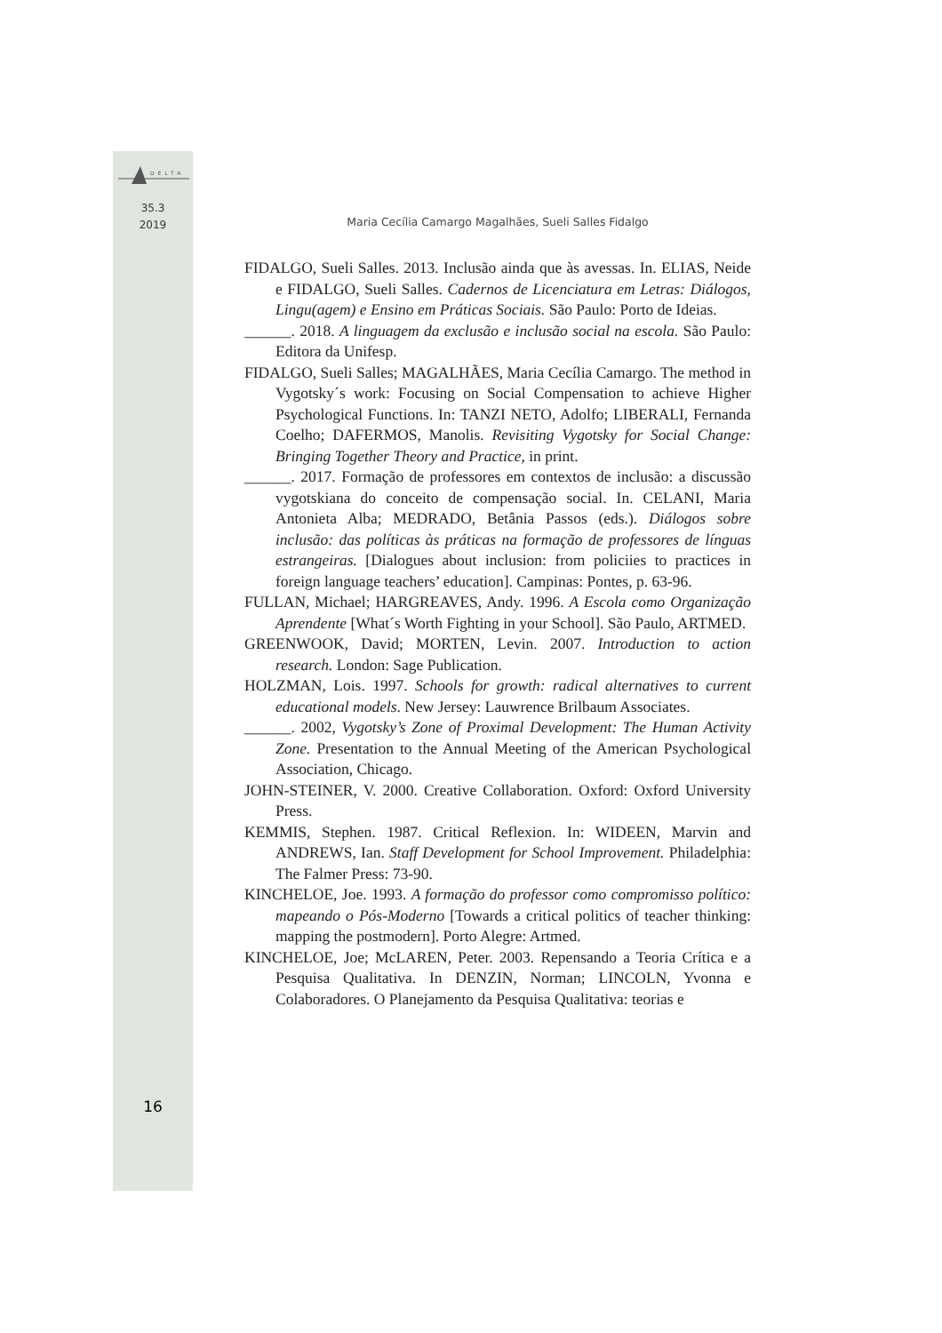DELTA
35.3
2019
Maria Cecília Camargo Magalhães, Sueli Salles Fidalgo
FIDALGO, Sueli Salles. 2013. Inclusão ainda que às avessas. In. ELIAS, Neide e FIDALGO, Sueli Salles. Cadernos de Licenciatura em Letras: Diálogos, Lingu(agem) e Ensino em Práticas Sociais. São Paulo: Porto de Ideias.
______. 2018. A linguagem da exclusão e inclusão social na escola. São Paulo: Editora da Unifesp.
FIDALGO, Sueli Salles; MAGALHÃES, Maria Cecília Camargo. The method in Vygotsky´s work: Focusing on Social Compensation to achieve Higher Psychological Functions. In: TANZI NETO, Adolfo; LIBERALI, Fernanda Coelho; DAFERMOS, Manolis. Revisiting Vygotsky for Social Change: Bringing Together Theory and Practice, in print.
______. 2017. Formação de professores em contextos de inclusão: a discussão vygotskiana do conceito de compensação social. In. CELANI, Maria Antonieta Alba; MEDRADO, Betânia Passos (eds.). Diálogos sobre inclusão: das políticas às práticas na formação de professores de línguas estrangeiras. [Dialogues about inclusion: from policiies to practices in foreign language teachers’ education]. Campinas: Pontes, p. 63-96.
FULLAN, Michael; HARGREAVES, Andy. 1996. A Escola como Organização Aprendente [What´s Worth Fighting in your School]. São Paulo, ARTMED.
GREENWOOK, David; MORTEN, Levin. 2007. Introduction to action research. London: Sage Publication.
HOLZMAN, Lois. 1997. Schools for growth: radical alternatives to current educational models. New Jersey: Lauwrence Brilbaum Associates.
______. 2002, Vygotsky’s Zone of Proximal Development: The Human Activity Zone. Presentation to the Annual Meeting of the American Psychological Association, Chicago.
JOHN-STEINER, V. 2000. Creative Collaboration. Oxford: Oxford University Press.
KEMMIS, Stephen. 1987. Critical Reflexion. In: WIDEEN, Marvin and ANDREWS, Ian. Staff Development for School Improvement. Philadelphia: The Falmer Press: 73-90.
KINCHELOE, Joe. 1993. A formação do professor como compromisso político: mapeando o Pós-Moderno [Towards a critical politics of teacher thinking: mapping the postmodern]. Porto Alegre: Artmed.
KINCHELOE, Joe; McLAREN, Peter. 2003. Repensando a Teoria Crítica e a Pesquisa Qualitativa. In DENZIN, Norman; LINCOLN, Yvonna e Colaboradores. O Planejamento da Pesquisa Qualitativa: teorias e
16